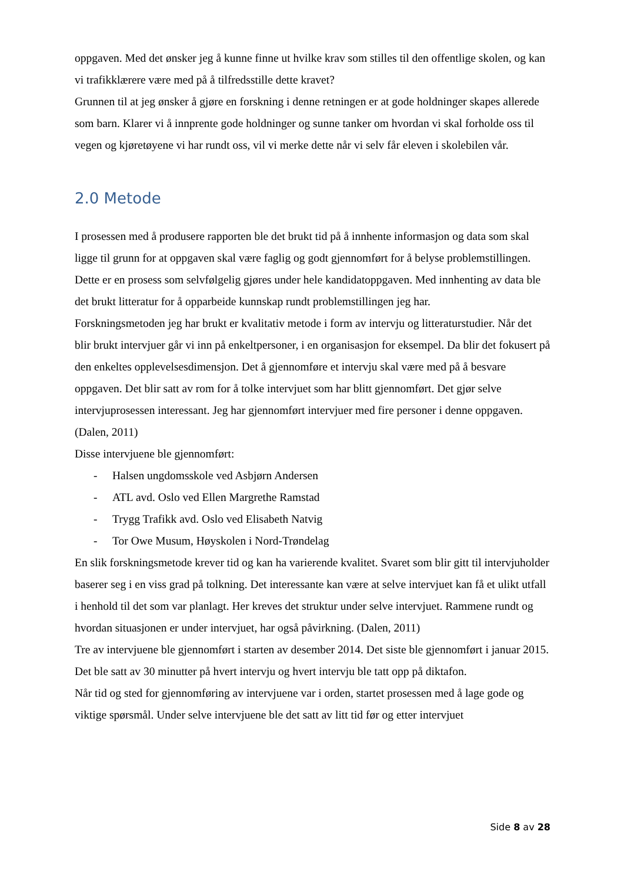oppgaven. Med det ønsker jeg å kunne finne ut hvilke krav som stilles til den offentlige skolen, og kan vi trafikklærere være med på å tilfredsstille dette kravet?
Grunnen til at jeg ønsker å gjøre en forskning i denne retningen er at gode holdninger skapes allerede som barn. Klarer vi å innprente gode holdninger og sunne tanker om hvordan vi skal forholde oss til vegen og kjøretøyene vi har rundt oss, vil vi merke dette når vi selv får eleven i skolebilen vår.
2.0 Metode
I prosessen med å produsere rapporten ble det brukt tid på å innhente informasjon og data som skal ligge til grunn for at oppgaven skal være faglig og godt gjennomført for å belyse problemstillingen. Dette er en prosess som selvfølgelig gjøres under hele kandidatoppgaven. Med innhenting av data ble det brukt litteratur for å opparbeide kunnskap rundt problemstillingen jeg har.
Forskningsmetoden jeg har brukt er kvalitativ metode i form av intervju og litteraturstudier. Når det blir brukt intervjuer går vi inn på enkeltpersoner, i en organisasjon for eksempel. Da blir det fokusert på den enkeltes opplevelsesdimensjon. Det å gjennomføre et intervju skal være med på å besvare oppgaven. Det blir satt av rom for å tolke intervjuet som har blitt gjennomført. Det gjør selve intervjuprosessen interessant. Jeg har gjennomført intervjuer med fire personer i denne oppgaven. (Dalen, 2011)
Disse intervjuene ble gjennomført:
- Halsen ungdomsskole ved Asbjørn Andersen
- ATL avd. Oslo ved Ellen Margrethe Ramstad
- Trygg Trafikk avd. Oslo ved Elisabeth Natvig
- Tor Owe Musum, Høyskolen i Nord-Trøndelag
En slik forskningsmetode krever tid og kan ha varierende kvalitet. Svaret som blir gitt til intervjuholder baserer seg i en viss grad på tolkning. Det interessante kan være at selve intervjuet kan få et ulikt utfall i henhold til det som var planlagt. Her kreves det struktur under selve intervjuet. Rammene rundt og hvordan situasjonen er under intervjuet, har også påvirkning. (Dalen, 2011)
Tre av intervjuene ble gjennomført i starten av desember 2014. Det siste ble gjennomført i januar 2015. Det ble satt av 30 minutter på hvert intervju og hvert intervju ble tatt opp på diktafon.
Når tid og sted for gjennomføring av intervjuene var i orden, startet prosessen med å lage gode og viktige spørsmål. Under selve intervjuene ble det satt av litt tid før og etter intervjuet
Side 8 av 28